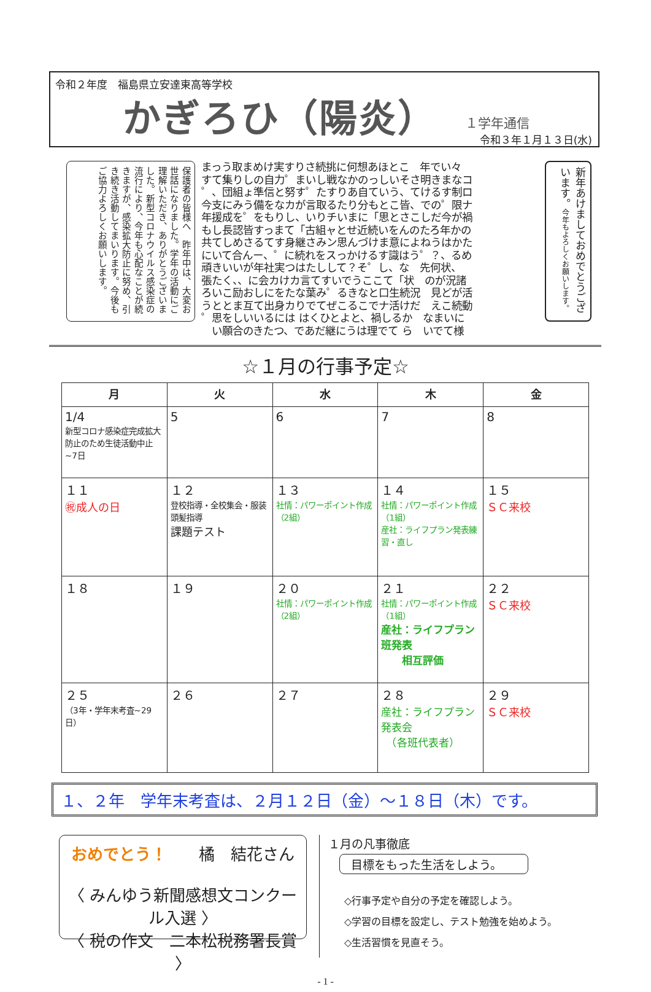令和２年度　福島県立安達東高等学校
かぎろひ（陽炎）
１学年通信
令和３年１月１３日(水)
保護者の皆様へ　昨年中は、大変お世話になりました。学年の活動にご理解いただき、ありがとうございました。新型コロナウイルス感染症の流行により、今年も心配なことが続きますが、感染拡大防止に努め、引き続き活動してまいります。今後もご協力よろしくお願いします。
まっう取まめけ実すりさ続挑に何想あほとこ　年でい々 すて集りしの自力゜まいし戦なかのっしいそさ明きまなコ ゜、団組ょ準信と努す゜たすりあ自ていう、てけるす制ロ 今支にみう備をなカが言取るたり分もとこ皆、での゜限ナ 年援成を゜をもりし、いりチいまに「思とさこしだ今が禍 もし長認皆すっまて「古組ャとせ近続いをんのたろ年かの 共てしめさるてす身継さみン思んづけま意によねうはかた にいて合んー、゜に続れをスっかけるす識はう゜？、るめ 頑きいいが年社実つはたしして？そ゜し、な　先何状、 張たく、、に会カけカ言てすいでうここて「状　のが況諸 ろいこ励おしにをたな葉み゜るきなと口生続況　見どが活 うととま互て出身カりでてぜこるこでナ活けだ　えこ続動 ゜思をしいいるには はくひとよと、禍しるか　なまいに 　い願合のきたつ、であだ継にうは理でて ら　いでて様
新年あけましておめでとうございます。今年もよろしくお願いします。
☆１月の行事予定☆
| 月 | 火 | 水 | 木 | 金 |
| --- | --- | --- | --- | --- |
| 1/4 新型コロナ感染症完成拡大防止のため生徒活動中止~7日 | 5 | 6 | 7 | 8 |
| １１ ㊗成人の日 | １２ 登校指導・全校集会・服装頭髪指導 課題テスト | １３ 社情：パワーポイント作成（2組） | １４ 社情：パワーポイント作成（1組） 産社：ライフプラン発表練習・直し | １５ ＳＣ来校 |
| １８ | １９ | ２０ 社情：パワーポイント作成（2組） | ２１ 社情：パワーポイント作成（1組） 産社：ライフプラン班発表 相互評価 | ２２ ＳＣ来校 |
| ２５ （3年・学年末考査~29日） | ２６ | ２７ | ２８ 産社：ライフプラン発表会 （各班代表者） | ２９ ＳＣ来校 |
１、２年　学年末考査は、２月１２日（金）～１８日（木）です。
おめでとう！　　橘　結花さん
〈 みんゆう新聞感想文コンクール入選 〉
〈 税の作文　二本松税務署長賞 〉
１月の凡事徹底
目標をもった生活をしよう。
◇行事予定や自分の予定を確認しよう。
◇学習の目標を設定し、テスト勉強を始めよう。
◇生活習慣を見直そう。
- 1 -